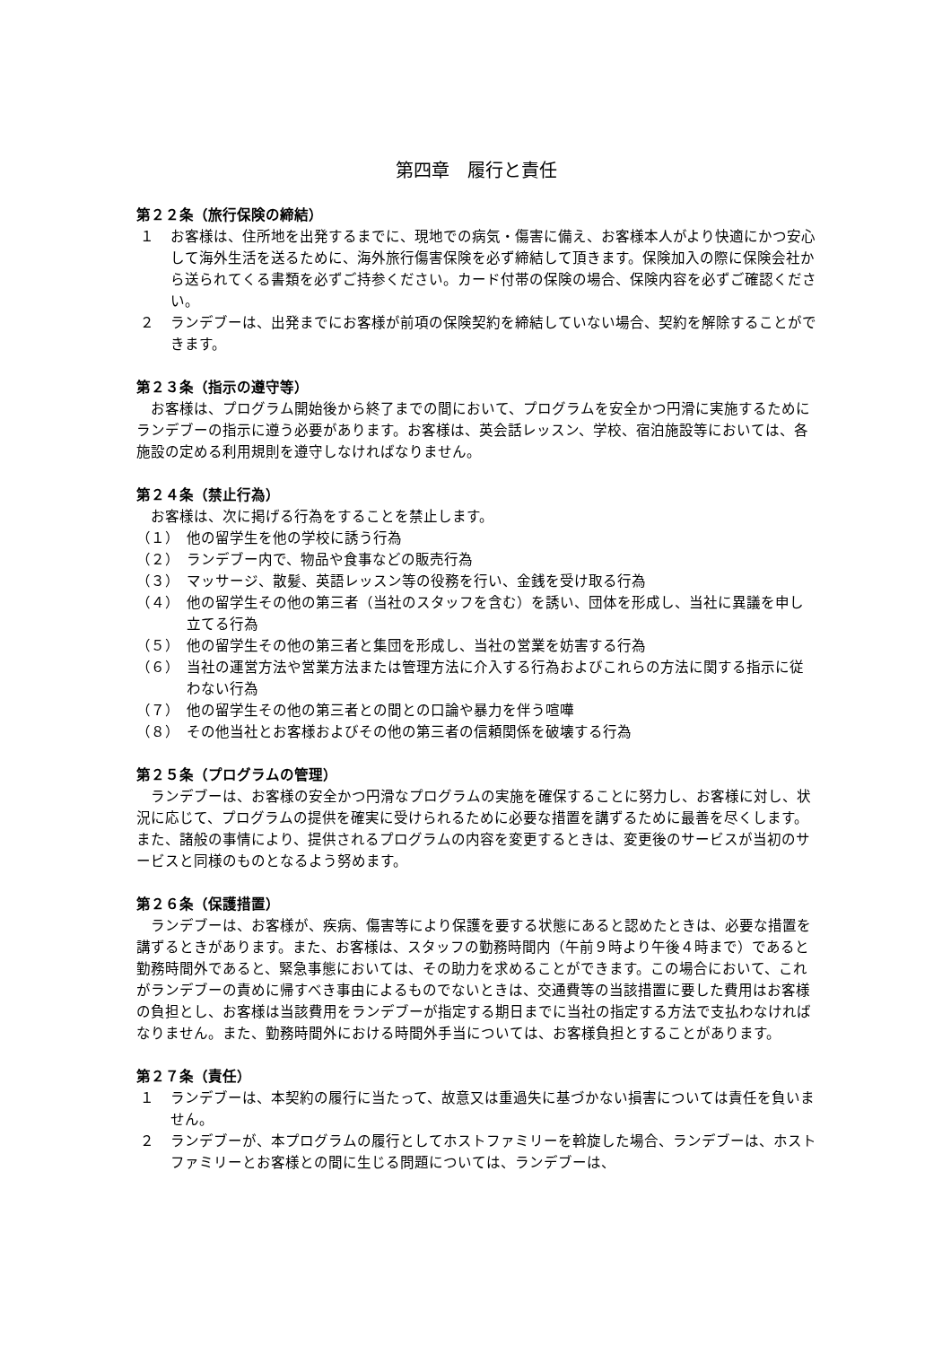第四章　履行と責任
第２２条（旅行保険の締結）
１ お客様は、住所地を出発するまでに、現地での病気・傷害に備え、お客様本人がより快適にかつ安心して海外生活を送るために、海外旅行傷害保険を必ず締結して頂きます。保険加入の際に保険会社から送られてくる書類を必ずご持参ください。カード付帯の保険の場合、保険内容を必ずご確認ください。
２ ランデブーは、出発までにお客様が前項の保険契約を締結していない場合、契約を解除することができます。
第２３条（指示の遵守等）
お客様は、プログラム開始後から終了までの間において、プログラムを安全かつ円滑に実施するためにランデブーの指示に遵う必要があります。お客様は、英会話レッスン、学校、宿泊施設等においては、各施設の定める利用規則を遵守しなければなりません。
第２４条（禁止行為）
お客様は、次に掲げる行為をすることを禁止します。
（１） 他の留学生を他の学校に誘う行為
（２） ランデブー内で、物品や食事などの販売行為
（３） マッサージ、散髪、英語レッスン等の役務を行い、金銭を受け取る行為
（４） 他の留学生その他の第三者（当社のスタッフを含む）を誘い、団体を形成し、当社に異議を申し立てる行為
（５） 他の留学生その他の第三者と集団を形成し、当社の営業を妨害する行為
（６） 当社の運営方法や営業方法または管理方法に介入する行為およびこれらの方法に関する指示に従わない行為
（７） 他の留学生その他の第三者との間との口論や暴力を伴う喧嘩
（８） その他当社とお客様およびその他の第三者の信頼関係を破壊する行為
第２５条（プログラムの管理）
ランデブーは、お客様の安全かつ円滑なプログラムの実施を確保することに努力し、お客様に対し、状況に応じて、プログラムの提供を確実に受けられるために必要な措置を講ずるために最善を尽くします。また、諸般の事情により、提供されるプログラムの内容を変更するときは、変更後のサービスが当初のサービスと同様のものとなるよう努めます。
第２６条（保護措置）
ランデブーは、お客様が、疾病、傷害等により保護を要する状態にあると認めたときは、必要な措置を講ずるときがあります。また、お客様は、スタッフの勤務時間内（午前９時より午後４時まで）であると勤務時間外であると、緊急事態においては、その助力を求めることができます。この場合において、これがランデブーの責めに帰すべき事由によるものでないときは、交通費等の当該措置に要した費用はお客様の負担とし、お客様は当該費用をランデブーが指定する期日までに当社の指定する方法で支払わなければなりません。また、勤務時間外における時間外手当については、お客様負担とすることがあります。
第２７条（責任）
１ ランデブーは、本契約の履行に当たって、故意又は重過失に基づかない損害については責任を負いません。
２ ランデブーが、本プログラムの履行としてホストファミリーを斡旋した場合、ランデブーは、ホストファミリーとお客様との間に生じる問題については、ランデブーは、